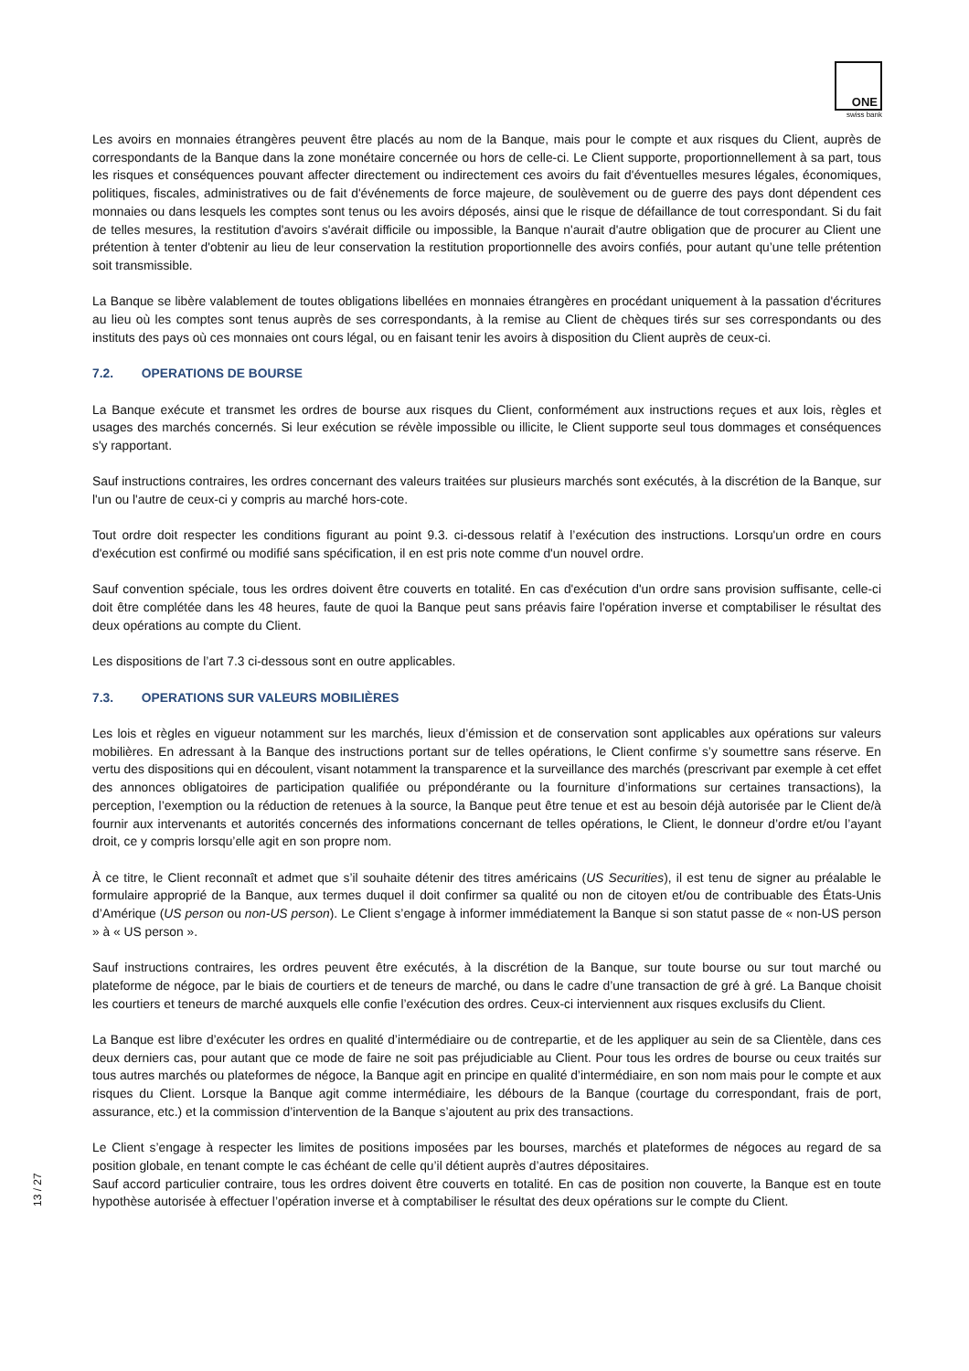ONE
swiss bank
Les avoirs en monnaies étrangères peuvent être placés au nom de la Banque, mais pour le compte et aux risques du Client, auprès de correspondants de la Banque dans la zone monétaire concernée ou hors de celle-ci. Le Client supporte, proportionnellement à sa part, tous les risques et conséquences pouvant affecter directement ou indirectement ces avoirs du fait d'éventuelles mesures légales, économiques, politiques, fiscales, administratives ou de fait d'événements de force majeure, de soulèvement ou de guerre des pays dont dépendent ces monnaies ou dans lesquels les comptes sont tenus ou les avoirs déposés, ainsi que le risque de défaillance de tout correspondant. Si du fait de telles mesures, la restitution d'avoirs s'avérait difficile ou impossible, la Banque n'aurait d'autre obligation que de procurer au Client une prétention à tenter d'obtenir au lieu de leur conservation la restitution proportionnelle des avoirs confiés, pour autant qu’une telle prétention soit transmissible.
La Banque se libère valablement de toutes obligations libellées en monnaies étrangères en procédant uniquement à la passation d'écritures au lieu où les comptes sont tenus auprès de ses correspondants, à la remise au Client de chèques tirés sur ses correspondants ou des instituts des pays où ces monnaies ont cours légal, ou en faisant tenir les avoirs à disposition du Client auprès de ceux-ci.
7.2. OPERATIONS DE BOURSE
La Banque exécute et transmet les ordres de bourse aux risques du Client, conformément aux instructions reçues et aux lois, règles et usages des marchés concernés. Si leur exécution se révèle impossible ou illicite, le Client supporte seul tous dommages et conséquences s'y rapportant.
Sauf instructions contraires, les ordres concernant des valeurs traitées sur plusieurs marchés sont exécutés, à la discrétion de la Banque, sur l'un ou l'autre de ceux-ci y compris au marché hors-cote.
Tout ordre doit respecter les conditions figurant au point 9.3. ci-dessous relatif à l’exécution des instructions. Lorsqu'un ordre en cours d'exécution est confirmé ou modifié sans spécification, il en est pris note comme d'un nouvel ordre.
Sauf convention spéciale, tous les ordres doivent être couverts en totalité. En cas d'exécution d'un ordre sans provision suffisante, celle-ci doit être complétée dans les 48 heures, faute de quoi la Banque peut sans préavis faire l'opération inverse et comptabiliser le résultat des deux opérations au compte du Client.
Les dispositions de l’art 7.3 ci-dessous sont en outre applicables.
7.3. OPERATIONS SUR VALEURS MOBILIÈRES
Les lois et règles en vigueur notamment sur les marchés, lieux d’émission et de conservation sont applicables aux opérations sur valeurs mobilières. En adressant à la Banque des instructions portant sur de telles opérations, le Client confirme s’y soumettre sans réserve. En vertu des dispositions qui en découlent, visant notamment la transparence et la surveillance des marchés (prescrivant par exemple à cet effet des annonces obligatoires de participation qualifiée ou prépondérante ou la fourniture d’informations sur certaines transactions), la perception, l’exemption ou la réduction de retenues à la source, la Banque peut être tenue et est au besoin déjà autorisée par le Client de/à fournir aux intervenants et autorités concernés des informations concernant de telles opérations, le Client, le donneur d’ordre et/ou l’ayant droit, ce y compris lorsqu’elle agit en son propre nom.
À ce titre, le Client reconnaît et admet que s’il souhaite détenir des titres américains (US Securities), il est tenu de signer au préalable le formulaire approprié de la Banque, aux termes duquel il doit confirmer sa qualité ou non de citoyen et/ou de contribuable des États-Unis d’Amérique (US person ou non-US person). Le Client s’engage à informer immédiatement la Banque si son statut passe de « non-US person » à « US person ».
Sauf instructions contraires, les ordres peuvent être exécutés, à la discrétion de la Banque, sur toute bourse ou sur tout marché ou plateforme de négoce, par le biais de courtiers et de teneurs de marché, ou dans le cadre d’une transaction de gré à gré. La Banque choisit les courtiers et teneurs de marché auxquels elle confie l’exécution des ordres. Ceux-ci interviennent aux risques exclusifs du Client.
La Banque est libre d’exécuter les ordres en qualité d’intermédiaire ou de contrepartie, et de les appliquer au sein de sa Clientèle, dans ces deux derniers cas, pour autant que ce mode de faire ne soit pas préjudiciable au Client. Pour tous les ordres de bourse ou ceux traités sur tous autres marchés ou plateformes de négoce, la Banque agit en principe en qualité d’intermédiaire, en son nom mais pour le compte et aux risques du Client. Lorsque la Banque agit comme intermédiaire, les débours de la Banque (courtage du correspondant, frais de port, assurance, etc.) et la commission d’intervention de la Banque s’ajoutent au prix des transactions.
Le Client s’engage à respecter les limites de positions imposées par les bourses, marchés et plateformes de négoces au regard de sa position globale, en tenant compte le cas échéant de celle qu’il détient auprès d’autres dépositaires.
Sauf accord particulier contraire, tous les ordres doivent être couverts en totalité. En cas de position non couverte, la Banque est en toute hypothèse autorisée à effectuer l’opération inverse et à comptabiliser le résultat des deux opérations sur le compte du Client.
13 / 27